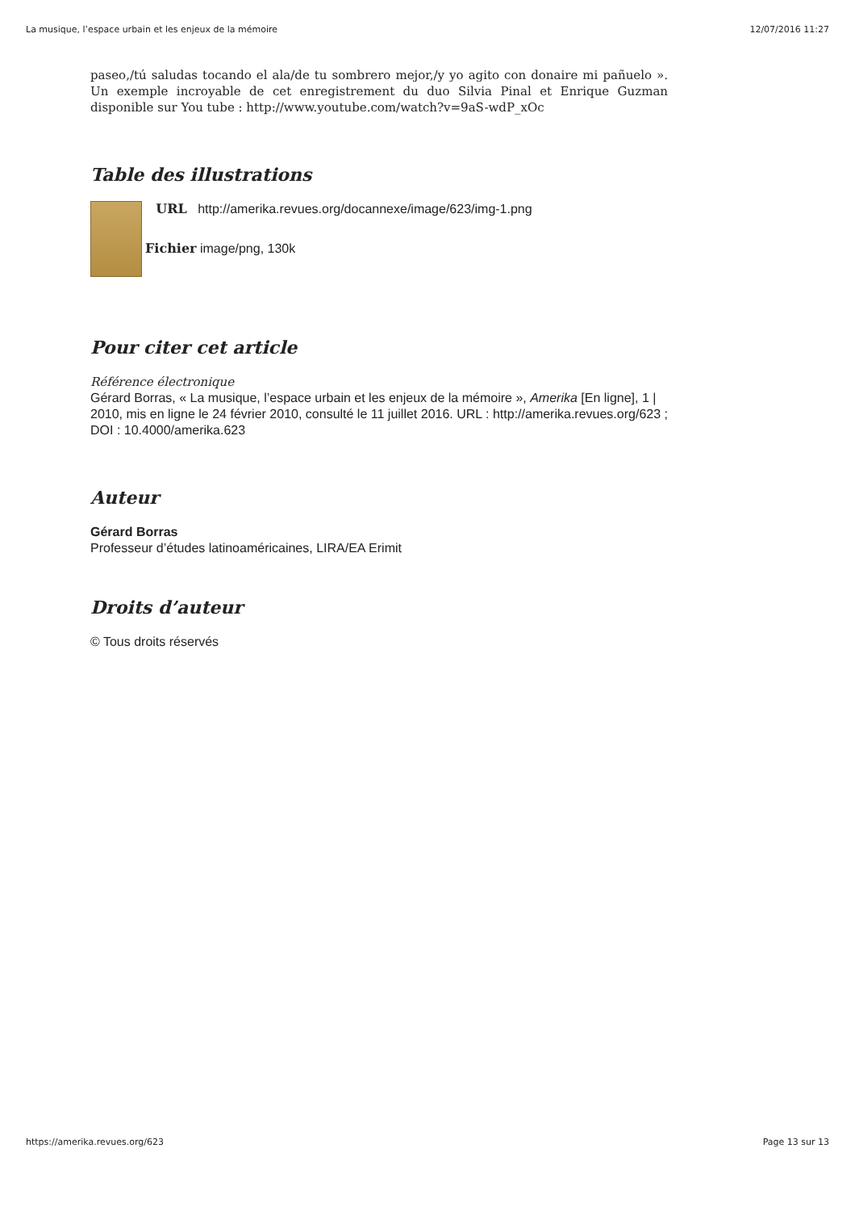La musique, l’espace urbain et les enjeux de la mémoire 12/07/2016 11:27
paseo,/tú saludas tocando el ala/de tu sombrero mejor,/y yo agito con donaire mi pañuelo ». Un exemple incroyable de cet enregistrement du duo Silvia Pinal et Enrique Guzman disponible sur You tube : http://www.youtube.com/watch?v=9aS-wdP_xOc
Table des illustrations
URL http://amerika.revues.org/docannexe/image/623/img-1.png
Fichier image/png, 130k
Pour citer cet article
Référence électronique
Gérard Borras, « La musique, l’espace urbain et les enjeux de la mémoire », Amerika [En ligne], 1 | 2010, mis en ligne le 24 février 2010, consulté le 11 juillet 2016. URL : http://amerika.revues.org/623 ; DOI : 10.4000/amerika.623
Auteur
Gérard Borras
Professeur d’études latinoaméricaines, LIRA/EA Erimit
Droits d’auteur
© Tous droits réservés
https://amerika.revues.org/623 Page 13 sur 13